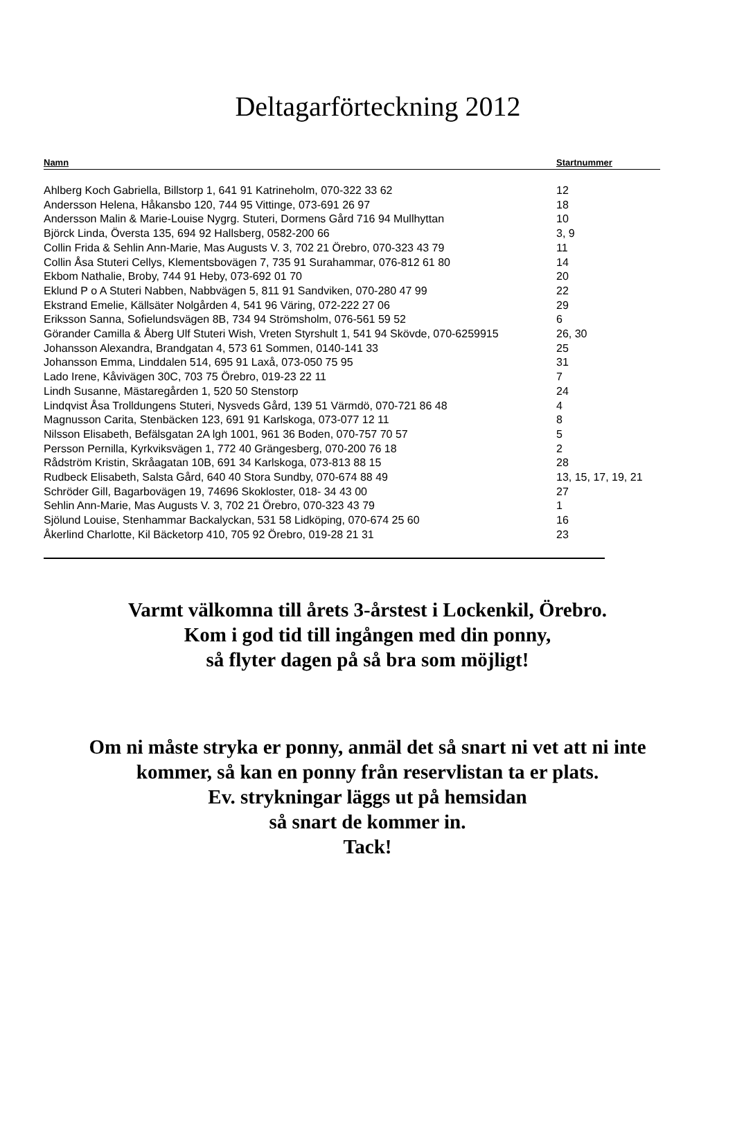Deltagarförteckning 2012
| Namn | Startnummer |
| --- | --- |
| Ahlberg Koch Gabriella, Billstorp 1, 641 91 Katrineholm, 070-322 33 62 | 12 |
| Andersson Helena, Håkansbo 120, 744 95 Vittinge, 073-691 26 97 | 18 |
| Andersson Malin & Marie-Louise Nygrg. Stuteri, Dormens Gård 716 94 Mullhyttan | 10 |
| Björck Linda, Översta 135, 694 92 Hallsberg, 0582-200 66 | 3, 9 |
| Collin Frida & Sehlin Ann-Marie, Mas Augusts V. 3, 702 21 Örebro, 070-323 43 79 | 11 |
| Collin Åsa Stuteri Cellys, Klementsbovägen 7, 735 91 Surahammar, 076-812 61 80 | 14 |
| Ekbom Nathalie, Broby, 744 91 Heby, 073-692 01 70 | 20 |
| Eklund P o A Stuteri Nabben, Nabbvägen 5, 811 91 Sandviken, 070-280 47 99 | 22 |
| Ekstrand Emelie, Källsäter Nolgården 4, 541 96 Väring, 072-222 27 06 | 29 |
| Eriksson Sanna, Sofielundsvägen 8B, 734 94 Strömsholm, 076-561 59 52 | 6 |
| Görander Camilla & Åberg Ulf Stuteri Wish, Vreten Styrshult 1, 541 94 Skövde, 070-6259915 | 26, 30 |
| Johansson Alexandra, Brandgatan 4, 573 61 Sommen, 0140-141 33 | 25 |
| Johansson Emma, Linddalen 514, 695 91 Laxå, 073-050 75 95 | 31 |
| Lado Irene, Kåvivägen 30C, 703 75 Örebro, 019-23 22 11 | 7 |
| Lindh Susanne, Mästaregården 1, 520 50 Stenstorp | 24 |
| Lindqvist Åsa Trolldungens Stuteri, Nysveds Gård, 139 51 Värmdö, 070-721 86 48 | 4 |
| Magnusson Carita, Stenbäcken 123, 691 91 Karlskoga, 073-077 12 11 | 8 |
| Nilsson Elisabeth, Befälsgatan 2A lgh 1001, 961 36 Boden, 070-757 70 57 | 5 |
| Persson Pernilla, Kyrkviksvägen 1, 772 40 Grängesberg, 070-200 76 18 | 2 |
| Rådström Kristin, Skråagatan 10B, 691 34 Karlskoga, 073-813 88 15 | 28 |
| Rudbeck Elisabeth, Salsta Gård, 640 40 Stora Sundby, 070-674 88 49 | 13, 15, 17, 19, 21 |
| Schröder Gill, Bagarbovägen 19, 74696 Skokloster, 018- 34 43 00 | 27 |
| Sehlin Ann-Marie, Mas Augusts V. 3, 702 21 Örebro, 070-323 43 79 | 1 |
| Sjölund Louise, Stenhammar Backalyckan, 531 58 Lidköping, 070-674 25 60 | 16 |
| Åkerlind Charlotte, Kil Bäcketorp 410, 705 92 Örebro, 019-28 21 31 | 23 |
Varmt välkomna till årets 3-årstest i Lockenkil, Örebro.
Kom i god tid till ingången med din ponny,
så flyter dagen på så bra som möjligt!
Om ni måste stryka er ponny, anmäl det så snart ni vet att ni inte
kommer, så kan en ponny från reservlistan ta er plats.
Ev. strykningar läggs ut på hemsidan
så snart de kommer in.
Tack!